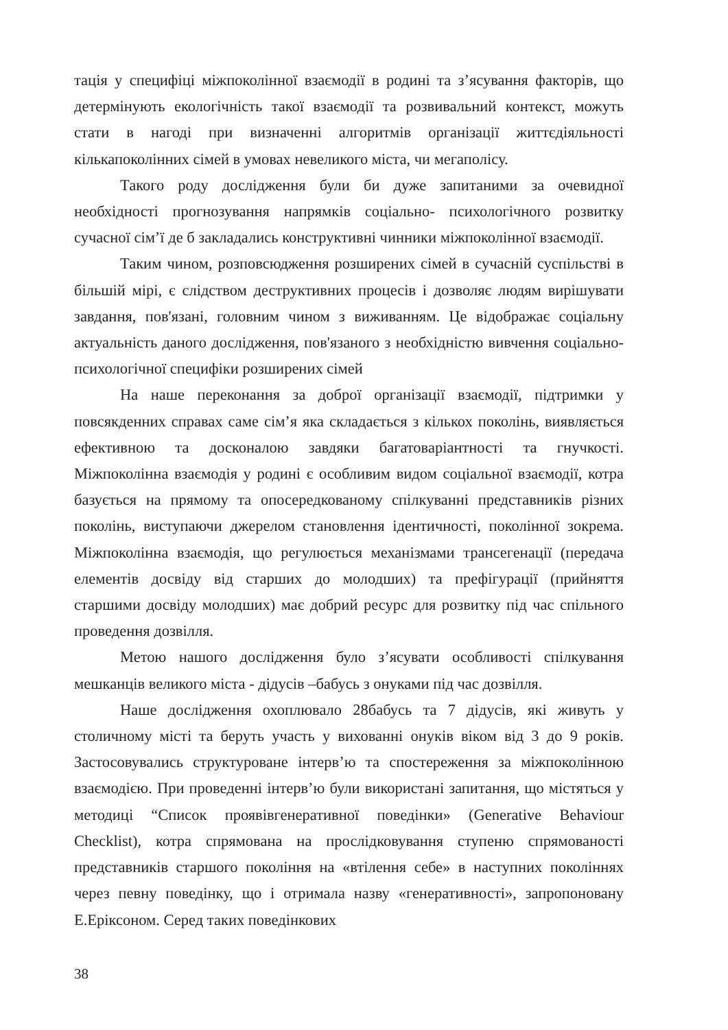тація у специфіці міжпоколінної взаємодії в родині та з’ясування факторів, що детермінують екологічність такої взаємодії та розвивальний контекст, можуть стати в нагоді при визначенні алгоритмів організації життєдіяльності кількапоколінних сімей в умовах невеликого міста, чи мегаполісу.
Такого роду дослідження були би дуже запитаними за очевидної необхідності прогнозування напрямків соціально- психологічного розвитку сучасної сім’ї де б закладались конструктивні чинники міжпоколінної взаємодії.
Таким чином, розповсюдження розширених сімей в сучасній суспільстві в більшій мірі, є слідством деструктивних процесів і дозволяє людям вирішувати завдання, пов'язані, головним чином з виживанням. Це відображає соціальну актуальність даного дослідження, пов'язаного з необхідністю вивчення соціально-психологічної специфіки розширених сімей
На наше переконання за доброї організації взаємодії, підтримки у повсякденних справах саме сім’я яка складається з кількох поколінь, виявляється ефективною та досконалою завдяки багатоваріантності та гнучкості. Міжпоколінна взаємодія у родині є особливим видом соціальної взаємодії, котра базується на прямому та опосередкованому спілкуванні представників різних поколінь, виступаючи джерелом становлення ідентичності, поколінної зокрема. Міжпоколінна взаємодія, що регулюється механізмами трансегенації (передача елементів досвіду від старших до молодших) та префігурації (прийняття старшими досвіду молодших) має добрий ресурс для розвитку під час спільного проведення дозвілля.
Метою нашого дослідження було з’ясувати особливості спілкування мешканців великого міста - дідусів –бабусь з онуками під час дозвілля.
Наше дослідження охоплювало 28бабусь та 7 дідусів, які живуть у столичному місті та беруть участь у вихованні онуків віком від 3 до 9 років. Застосовувались структуроване інтерв’ю та спостереження за міжпоколінною взаємодією. При проведенні інтерв’ю були використані запитання, що містяться у методиці “Список проявівгенеративної поведінки» (Generative Behaviour Checklist), котра спрямована на прослідковування ступеню спрямованості представників старшого покоління на «втілення себе» в наступних поколіннях через певну поведінку, що і отримала назву «генеративності», запропоновану Е.Еріксоном. Серед таких поведінкових
38